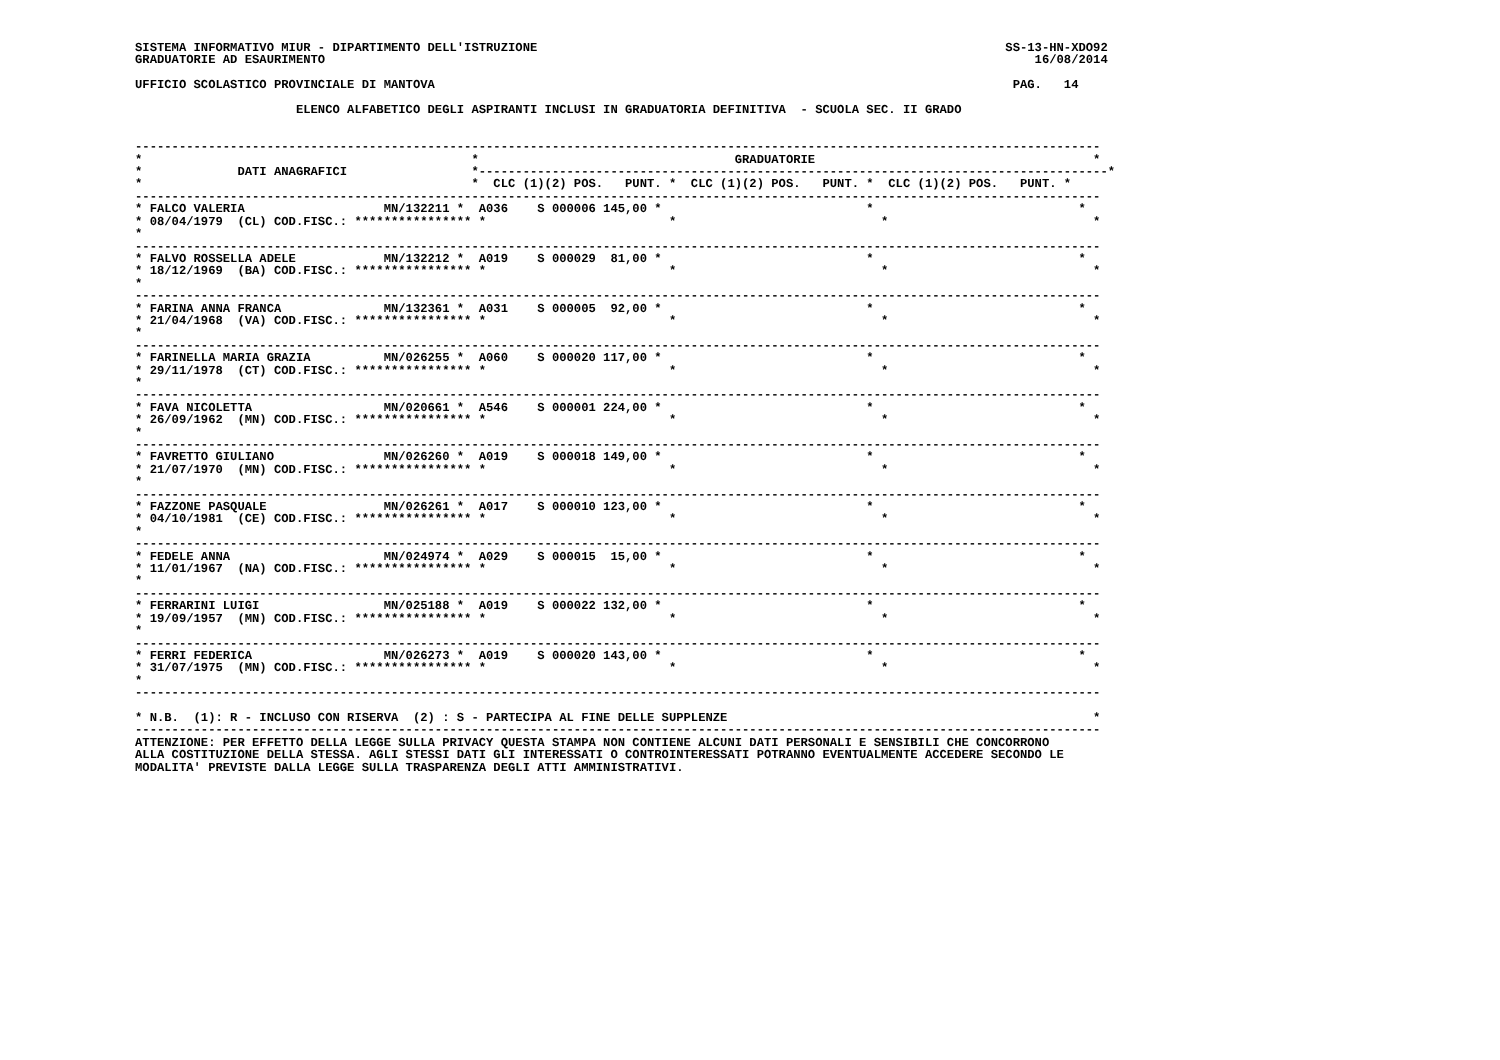SISTEMA INFORMATIVO MIUR - DIPARTIMENTO DELL'ISTRUZIONE                                                                SS-13-HN-XDO92
GRADUATORIE AD ESAURIMENTO                                                                                                 16/08/2014

UFFICIO SCOLASTICO PROVINCIALE DI MANTOVA                                                                               PAG.   14

                      ELENCO ALFABETICO DEGLI ASPIRANTI INCLUSI IN GRADUATORIA DEFINITIVA  - SCUOLA SEC. II GRADO


------------------------------------------------------------------------------------------------------------------------------------
*                                             *                                   GRADUATORIE                                      *
*             DATI ANAGRAFICI                 *--------------------------------------------------------------------------------------*
*                                             *  CLC (1)(2) POS.   PUNT. *  CLC (1)(2) POS.   PUNT. *  CLC (1)(2) POS.   PUNT. *
------------------------------------------------------------------------------------------------------------------------------------
* FALCO VALERIA                   MN/132211 *  A036    S 000006 145,00 *                            *                            *
* 08/04/1979  (CL) COD.FISC.: **************** *                         *                            *                            *
*
------------------------------------------------------------------------------------------------------------------------------------
* FALVO ROSSELLA ADELE            MN/132212 *  A019    S 000029  81,00 *                            *                            *
* 18/12/1969  (BA) COD.FISC.: **************** *                         *                            *                            *
*
------------------------------------------------------------------------------------------------------------------------------------
* FARINA ANNA FRANCA              MN/132361 *  A031    S 000005  92,00 *                            *                            *
* 21/04/1968  (VA) COD.FISC.: **************** *                         *                            *                            *
*
------------------------------------------------------------------------------------------------------------------------------------
* FARINELLA MARIA GRAZIA          MN/026255 *  A060    S 000020 117,00 *                            *                            *
* 29/11/1978  (CT) COD.FISC.: **************** *                         *                            *                            *
*
------------------------------------------------------------------------------------------------------------------------------------
* FAVA NICOLETTA                  MN/020661 *  A546    S 000001 224,00 *                            *                            *
* 26/09/1962  (MN) COD.FISC.: **************** *                         *                            *                            *
*
------------------------------------------------------------------------------------------------------------------------------------
* FAVRETTO GIULIANO               MN/026260 *  A019    S 000018 149,00 *                            *                            *
* 21/07/1970  (MN) COD.FISC.: **************** *                         *                            *                            *
*
------------------------------------------------------------------------------------------------------------------------------------
* FAZZONE PASQUALE                MN/026261 *  A017    S 000010 123,00 *                            *                            *
* 04/10/1981  (CE) COD.FISC.: **************** *                         *                            *                            *
*
------------------------------------------------------------------------------------------------------------------------------------
* FEDELE ANNA                     MN/024974 *  A029    S 000015  15,00 *                            *                            *
* 11/01/1967  (NA) COD.FISC.: **************** *                         *                            *                            *
*
------------------------------------------------------------------------------------------------------------------------------------
* FERRARINI LUIGI                 MN/025188 *  A019    S 000022 132,00 *                            *                            *
* 19/09/1957  (MN) COD.FISC.: **************** *                         *                            *                            *
*
------------------------------------------------------------------------------------------------------------------------------------
* FERRI FEDERICA                  MN/026273 *  A019    S 000020 143,00 *                            *                            *
* 31/07/1975  (MN) COD.FISC.: **************** *                         *                            *                            *
*
------------------------------------------------------------------------------------------------------------------------------------

* N.B.  (1): R - INCLUSO CON RISERVA  (2) : S - PARTECIPA AL FINE DELLE SUPPLENZE                                                  *
------------------------------------------------------------------------------------------------------------------------------------
ATTENZIONE: PER EFFETTO DELLA LEGGE SULLA PRIVACY QUESTA STAMPA NON CONTIENE ALCUNI DATI PERSONALI E SENSIBILI CHE CONCORRONO
ALLA COSTITUZIONE DELLA STESSA. AGLI STESSI DATI GLI INTERESSATI O CONTROINTERESSATI POTRANNO EVENTUALMENTE ACCEDERE SECONDO LE
MODALITA' PREVISTE DALLA LEGGE SULLA TRASPARENZA DEGLI ATTI AMMINISTRATIVI.